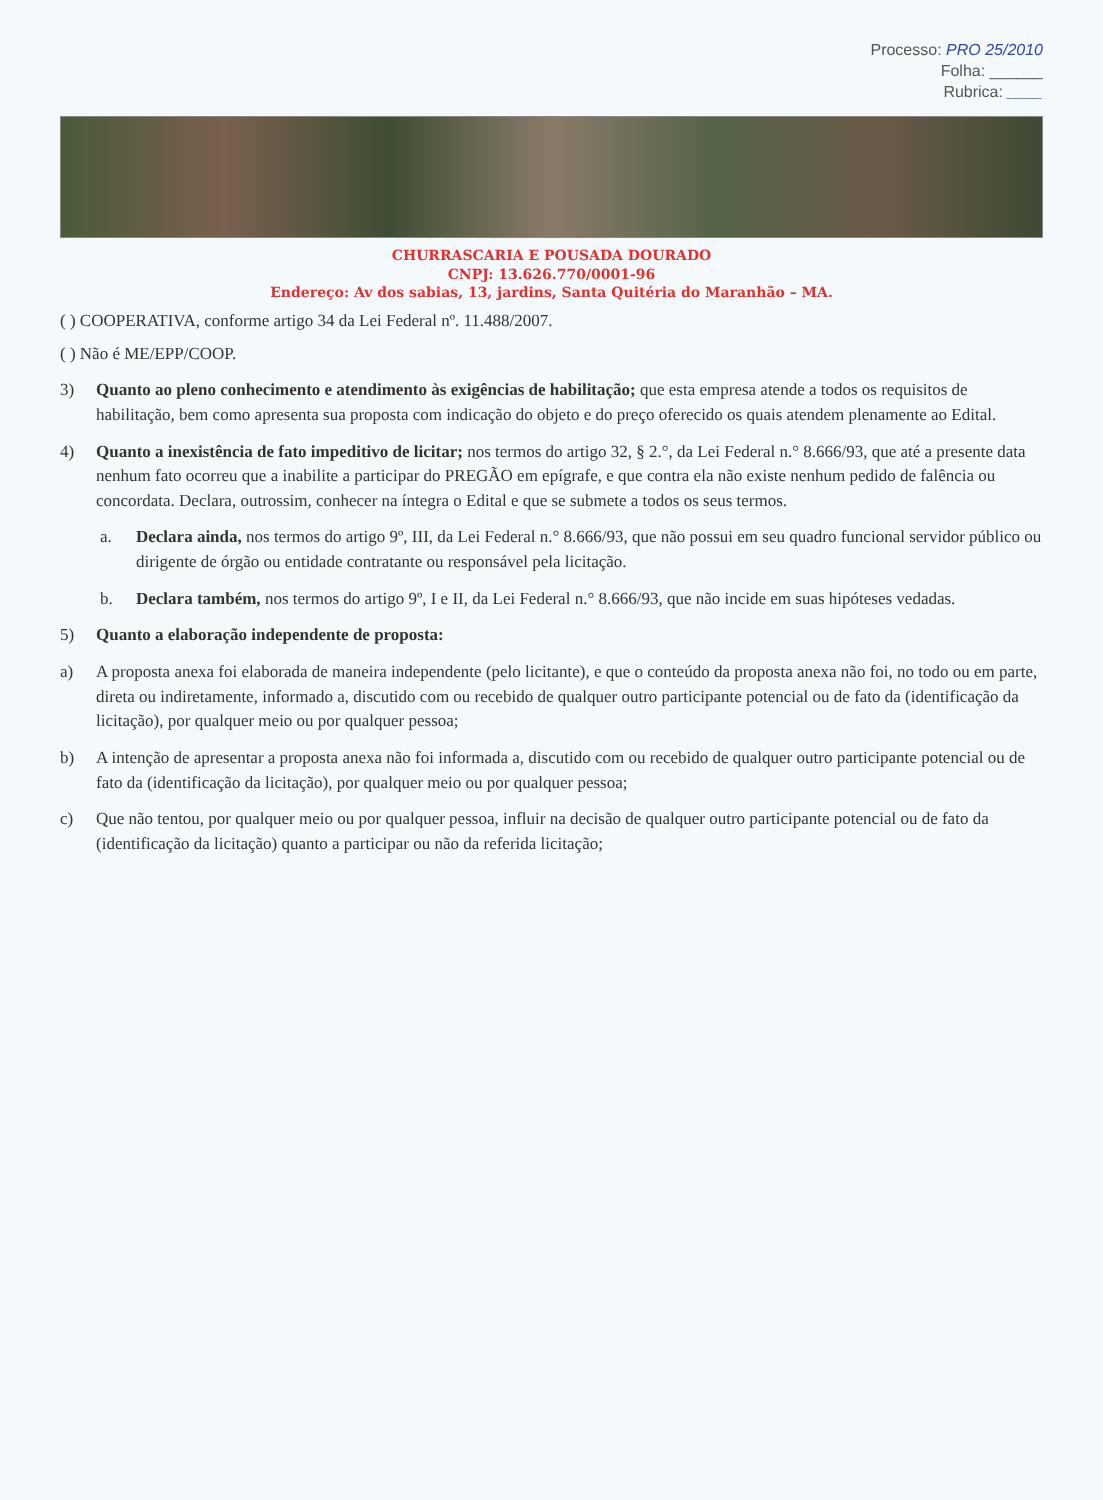Processo: PRO 25/2010
Folha: ______
Rubrica: ____
CHURRASCARIA E POUSADA DOURADO
CNPJ: 13.626.770/0001-96
Endereço: Av dos sabias, 13, jardins, Santa Quitéria do Maranhão – MA.
( ) COOPERATIVA, conforme artigo 34 da Lei Federal nº. 11.488/2007.
( ) Não é ME/EPP/COOP.
3) Quanto ao pleno conhecimento e atendimento às exigências de habilitação; que esta empresa atende a todos os requisitos de habilitação, bem como apresenta sua proposta com indicação do objeto e do preço oferecido os quais atendem plenamente ao Edital.
4) Quanto a inexistência de fato impeditivo de licitar; nos termos do artigo 32, § 2.°, da Lei Federal n.° 8.666/93, que até a presente data nenhum fato ocorreu que a inabilite a participar do PREGÃO em epígrafe, e que contra ela não existe nenhum pedido de falência ou concordata. Declara, outrossim, conhecer na íntegra o Edital e que se submete a todos os seus termos.
a. Declara ainda, nos termos do artigo 9º, III, da Lei Federal n.° 8.666/93, que não possui em seu quadro funcional servidor público ou dirigente de órgão ou entidade contratante ou responsável pela licitação.
b. Declara também, nos termos do artigo 9º, I e II, da Lei Federal n.° 8.666/93, que não incide em suas hipóteses vedadas.
5) Quanto a elaboração independente de proposta:
a) A proposta anexa foi elaborada de maneira independente (pelo licitante), e que o conteúdo da proposta anexa não foi, no todo ou em parte, direta ou indiretamente, informado a, discutido com ou recebido de qualquer outro participante potencial ou de fato da (identificação da licitação), por qualquer meio ou por qualquer pessoa;
b) A intenção de apresentar a proposta anexa não foi informada a, discutido com ou recebido de qualquer outro participante potencial ou de fato da (identificação da licitação), por qualquer meio ou por qualquer pessoa;
c) Que não tentou, por qualquer meio ou por qualquer pessoa, influir na decisão de qualquer outro participante potencial ou de fato da (identificação da licitação) quanto a participar ou não da referida licitação;